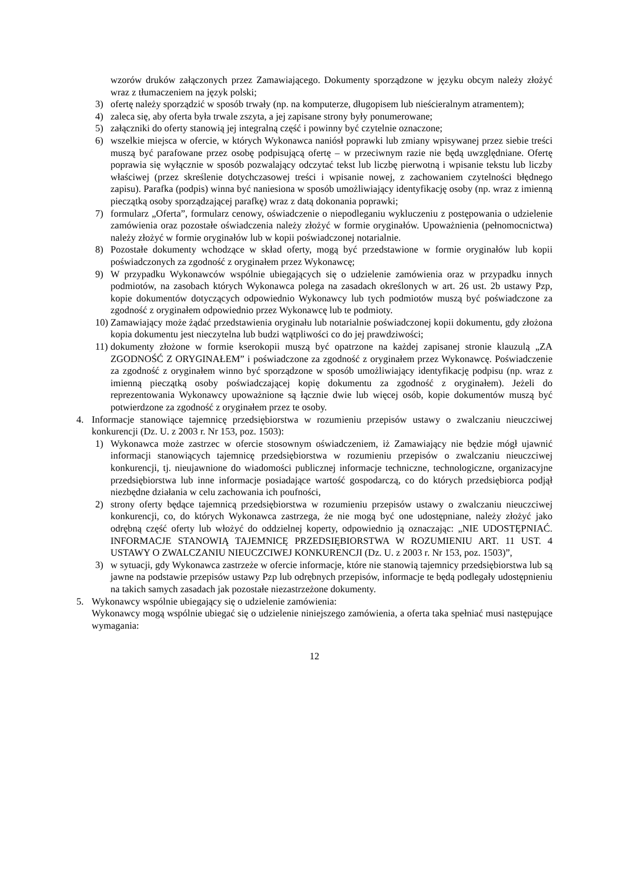wzorów druków załączonych przez Zamawiającego. Dokumenty sporządzone w języku obcym należy złożyć wraz z tłumaczeniem na język polski;
3) ofertę należy sporządzić w sposób trwały (np. na komputerze, długopisem lub nieścieralnym atramentem);
4) zaleca się, aby oferta była trwale zszyta, a jej zapisane strony były ponumerowane;
5) załączniki do oferty stanowią jej integralną część i powinny być czytelnie oznaczone;
6) wszelkie miejsca w ofercie, w których Wykonawca naniósł poprawki lub zmiany wpisywanej przez siebie treści muszą być parafowane przez osobę podpisującą ofertę – w przeciwnym razie nie będą uwzględniane. Ofertę poprawia się wyłącznie w sposób pozwalający odczytać tekst lub liczbę pierwotną i wpisanie tekstu lub liczby właściwej (przez skreślenie dotychczasowej treści i wpisanie nowej, z zachowaniem czytelności błędnego zapisu). Parafka (podpis) winna być naniesiona w sposób umożliwiający identyfikację osoby (np. wraz z imienną pieczątką osoby sporządzającej parafkę) wraz z datą dokonania poprawki;
7) formularz „Oferta”, formularz cenowy, oświadczenie o niepodleganiu wykluczeniu z postępowania o udzielenie zamówienia oraz pozostałe oświadczenia należy złożyć w formie oryginałów. Upoważnienia (pełnomocnictwa) należy złożyć w formie oryginałów lub w kopii poświadczonej notarialnie.
8) Pozostałe dokumenty wchodzące w skład oferty, mogą być przedstawione w formie oryginałów lub kopii poświadczonych za zgodność z oryginałem przez Wykonawcę;
9) W przypadku Wykonawców wspólnie ubiegających się o udzielenie zamówienia oraz w przypadku innych podmiotów, na zasobach których Wykonawca polega na zasadach określonych w art. 26 ust. 2b ustawy Pzp, kopie dokumentów dotyczących odpowiednio Wykonawcy lub tych podmiotów muszą być poświadczone za zgodność z oryginałem odpowiednio przez Wykonawcę lub te podmioty.
10) Zamawiający może żądać przedstawienia oryginału lub notarialnie poświadczonej kopii dokumentu, gdy złożona kopia dokumentu jest nieczytelna lub budzi wątpliwości co do jej prawdziwości;
11) dokumenty złożone w formie kserokopii muszą być opatrzone na każdej zapisanej stronie klauzulą „ZA ZGODNOŚĆ Z ORYGINAŁEM” i poświadczone za zgodność z oryginałem przez Wykonawcę. Poświadczenie za zgodność z oryginałem winno być sporządzone w sposób umożliwiający identyfikację podpisu (np. wraz z imienną pieczątką osoby poświadczającej kopię dokumentu za zgodność z oryginałem). Jeżeli do reprezentowania Wykonawcy upoważnione są łącznie dwie lub więcej osób, kopie dokumentów muszą być potwierdzone za zgodność z oryginałem przez te osoby.
4. Informacje stanowiące tajemnicę przedsiębiorstwa w rozumieniu przepisów ustawy o zwalczaniu nieuczciwej konkurencji (Dz. U. z 2003 r. Nr 153, poz. 1503):
1) Wykonawca może zastrzec w ofercie stosownym oświadczeniem, iż Zamawiający nie będzie mógł ujawnić informacji stanowiących tajemnicę przedsiębiorstwa w rozumieniu przepisów o zwalczaniu nieuczciwej konkurencji, tj. nieujawnione do wiadomości publicznej informacje techniczne, technologiczne, organizacyjne przedsiębiorstwa lub inne informacje posiadające wartość gospodarczą, co do których przedsiębiorca podjął niezbędne działania w celu zachowania ich poufności,
2) strony oferty będące tajemnicą przedsiębiorstwa w rozumieniu przepisów ustawy o zwalczaniu nieuczciwej konkurencji, co, do których Wykonawca zastrzega, że nie mogą być one udostępniane, należy złożyć jako odrębną część oferty lub włożyć do oddzielnej koperty, odpowiednio ją oznaczając: „NIE UDOSTĘPNIAĆ. INFORMACJE STANOWIĄ TAJEMNICĘ PRZEDSIĘBIORSTWA W ROZUMIENIU ART. 11 UST. 4 USTAWY O ZWALCZANIU NIEUCZCIWEJ KONKURENCJI (Dz. U. z 2003 r. Nr 153, poz. 1503)”,
3) w sytuacji, gdy Wykonawca zastrzeże w ofercie informacje, które nie stanowią tajemnicy przedsiębiorstwa lub są jawne na podstawie przepisów ustawy Pzp lub odrębnych przepisów, informacje te będą podlegały udostępnieniu na takich samych zasadach jak pozostałe niezastrzeżone dokumenty.
5. Wykonawcy wspólnie ubiegający się o udzielenie zamówienia:
Wykonawcy mogą wspólnie ubiegać się o udzielenie niniejszego zamówienia, a oferta taka spełniać musi następujące wymagania:
12